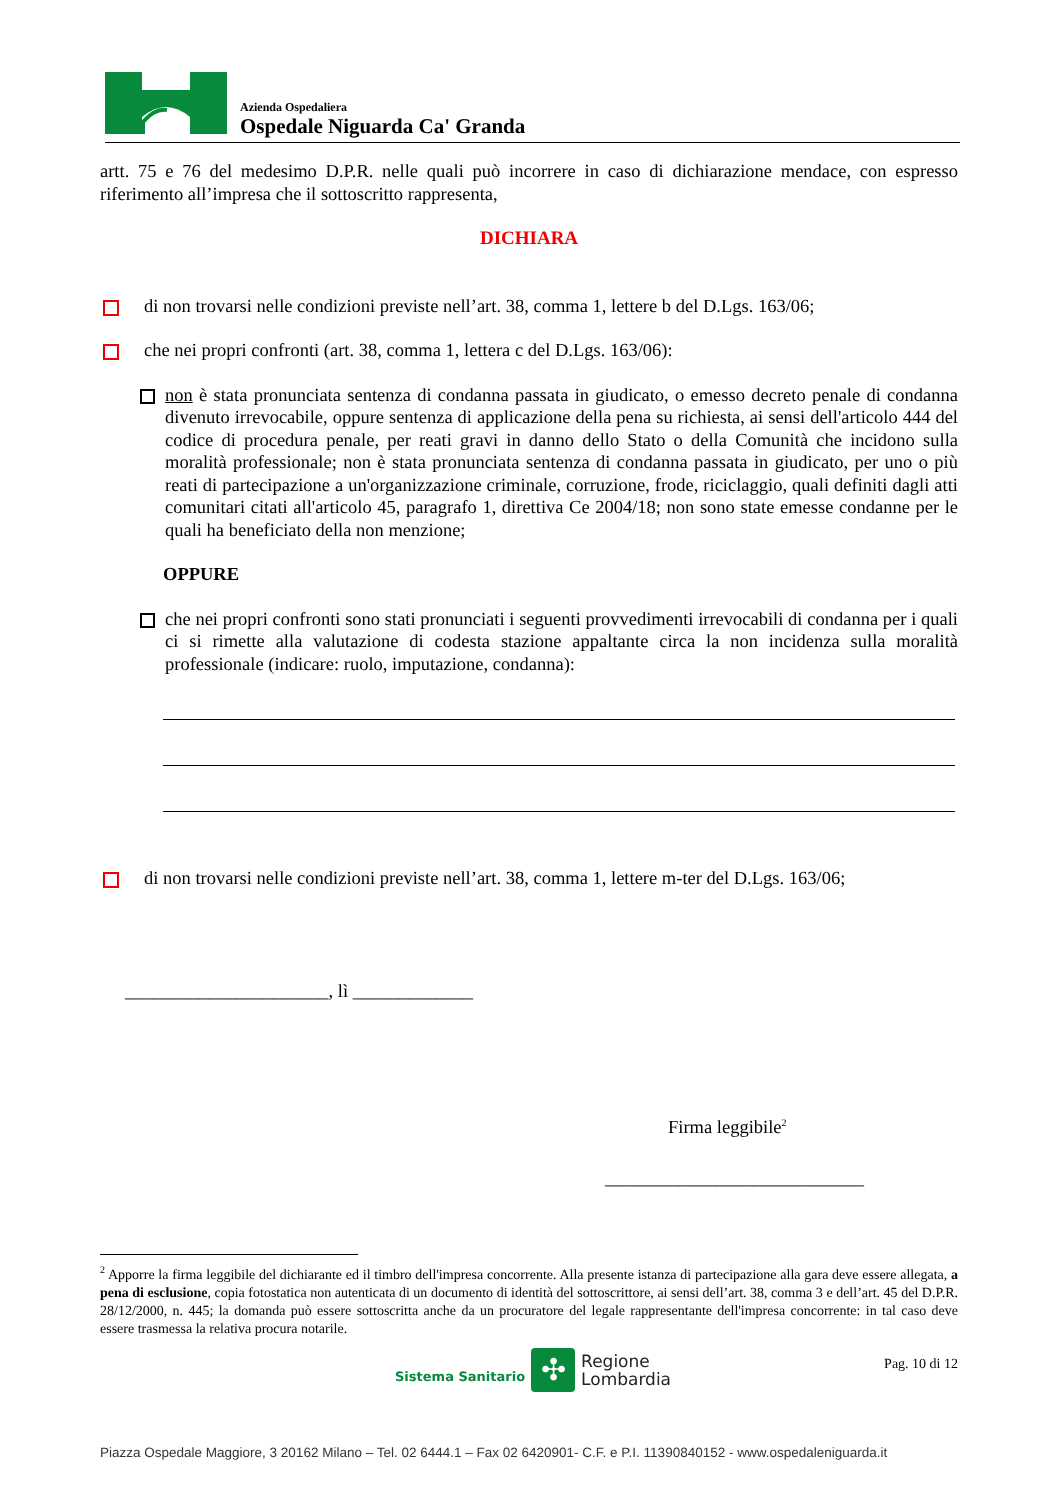Azienda Ospedaliera
Ospedale Niguarda Ca' Granda
artt. 75 e 76 del medesimo D.P.R. nelle quali può incorrere in caso di dichiarazione mendace, con espresso riferimento all’impresa che il sottoscritto rappresenta,
DICHIARA
di non trovarsi nelle condizioni previste nell’art. 38, comma 1, lettere b del D.Lgs. 163/06;
che nei propri confronti (art. 38, comma 1, lettera c del D.Lgs. 163/06):
non è stata pronunciata sentenza di condanna passata in giudicato, o emesso decreto penale di condanna divenuto irrevocabile, oppure sentenza di applicazione della pena su richiesta, ai sensi dell'articolo 444 del codice di procedura penale, per reati gravi in danno dello Stato o della Comunità che incidono sulla moralità professionale; non è stata pronunciata sentenza di condanna passata in giudicato, per uno o più reati di partecipazione a un'organizzazione criminale, corruzione, frode, riciclaggio, quali definiti dagli atti comunitari citati all'articolo 45, paragrafo 1, direttiva Ce 2004/18; non sono state emesse condanne per le quali ha beneficiato della non menzione;
OPPURE
che nei propri confronti sono stati pronunciati i seguenti provvedimenti irrevocabili di condanna per i quali ci si rimette alla valutazione di codesta stazione appaltante circa la non incidenza sulla moralità professionale (indicare: ruolo, imputazione, condanna):
di non trovarsi nelle condizioni previste nell’art. 38, comma 1, lettere m-ter del D.Lgs. 163/06;
______________________, lì _____________
Firma leggibile<sup>2</sup>
____________________________
<sup>2</sup> Apporre la firma leggibile del dichiarante ed il timbro dell'impresa concorrente. Alla presente istanza di partecipazione alla gara deve essere allegata, a pena di esclusione, copia fotostatica non autenticata di un documento di identità del sottoscrittore, ai sensi dell’art. 38, comma 3 e dell’art. 45 del D.P.R. 28/12/2000, n. 445; la domanda può essere sottoscritta anche da un procuratore del legale rappresentante dell'impresa concorrente: in tal caso deve essere trasmessa la relativa procura notarile.
Sistema Sanitario
✣
Regione
Lombardia
Pag. 10 di 12
Piazza Ospedale Maggiore, 3 20162 Milano – Tel. 02 6444.1 – Fax 02 6420901- C.F. e P.I. 11390840152 - www.ospedaleniguarda.it